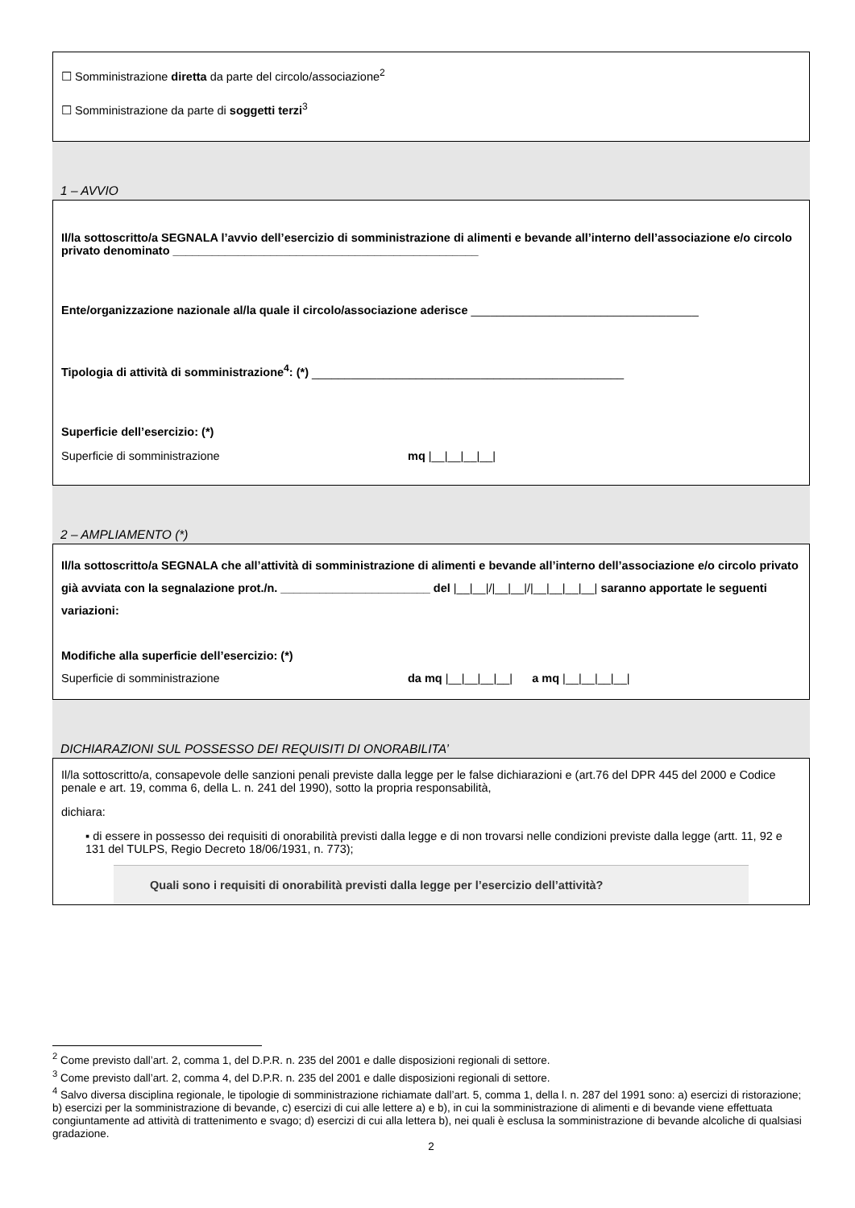☐ Somministrazione diretta da parte del circolo/associazione<sup>2</sup>
☐ Somministrazione da parte di soggetti terzi<sup>3</sup>
1 – AVVIO
Il/la sottoscritto/a SEGNALA l’avvio dell’esercizio di somministrazione di alimenti e bevande all’interno dell’associazione e/o circolo privato denominato _______________________________________________
Ente/organizzazione nazionale al/la quale il circolo/associazione aderisce ___________________________________
Tipologia di attività di somministrazione<sup>4</sup>: (*) ________________________________________________
Superficie dell’esercizio: (*)
Superficie di somministrazione mq |__|__|__|__|
2 – AMPLIAMENTO (*)
Il/la sottoscritto/a SEGNALA che all’attività di somministrazione di alimenti e bevande all’interno dell’associazione e/o circolo privato già avviata con la segnalazione prot./n. _______________________ del |__|__|/|__|__|/|__|__|__|__| saranno apportate le seguenti variazioni:
Modifiche alla superficie dell’esercizio: (*)
Superficie di somministrazione da mq |__|__|__|__| a mq |__|__|__|__|
DICHIARAZIONI SUL POSSESSO DEI REQUISITI DI ONORABILITA’
Il/la sottoscritto/a, consapevole delle sanzioni penali previste dalla legge per le false dichiarazioni e (art.76 del DPR 445 del 2000 e Codice penale e art. 19, comma 6, della L. n. 241 del 1990), sotto la propria responsabilità,
dichiara:
▪ di essere in possesso dei requisiti di onorabilità previsti dalla legge e di non trovarsi nelle condizioni previste dalla legge (artt. 11, 92 e 131 del TULPS, Regio Decreto 18/06/1931, n. 773);
Quali sono i requisiti di onorabilità previsti dalla legge per l’esercizio dell’attività?
<sup>2</sup> Come previsto dall’art. 2, comma 1, del D.P.R. n. 235 del 2001 e dalle disposizioni regionali di settore.
<sup>3</sup> Come previsto dall’art. 2, comma 4, del D.P.R. n. 235 del 2001 e dalle disposizioni regionali di settore.
<sup>4</sup> Salvo diversa disciplina regionale, le tipologie di somministrazione richiamate dall’art. 5, comma 1, della l. n. 287 del 1991 sono: a) esercizi di ristorazione; b) esercizi per la somministrazione di bevande, c) esercizi di cui alle lettere a) e b), in cui la somministrazione di alimenti e di bevande viene effettuata congiuntamente ad attività di trattenimento e svago; d) esercizi di cui alla lettera b), nei quali è esclusa la somministrazione di bevande alcoliche di qualsiasi gradazione.
2